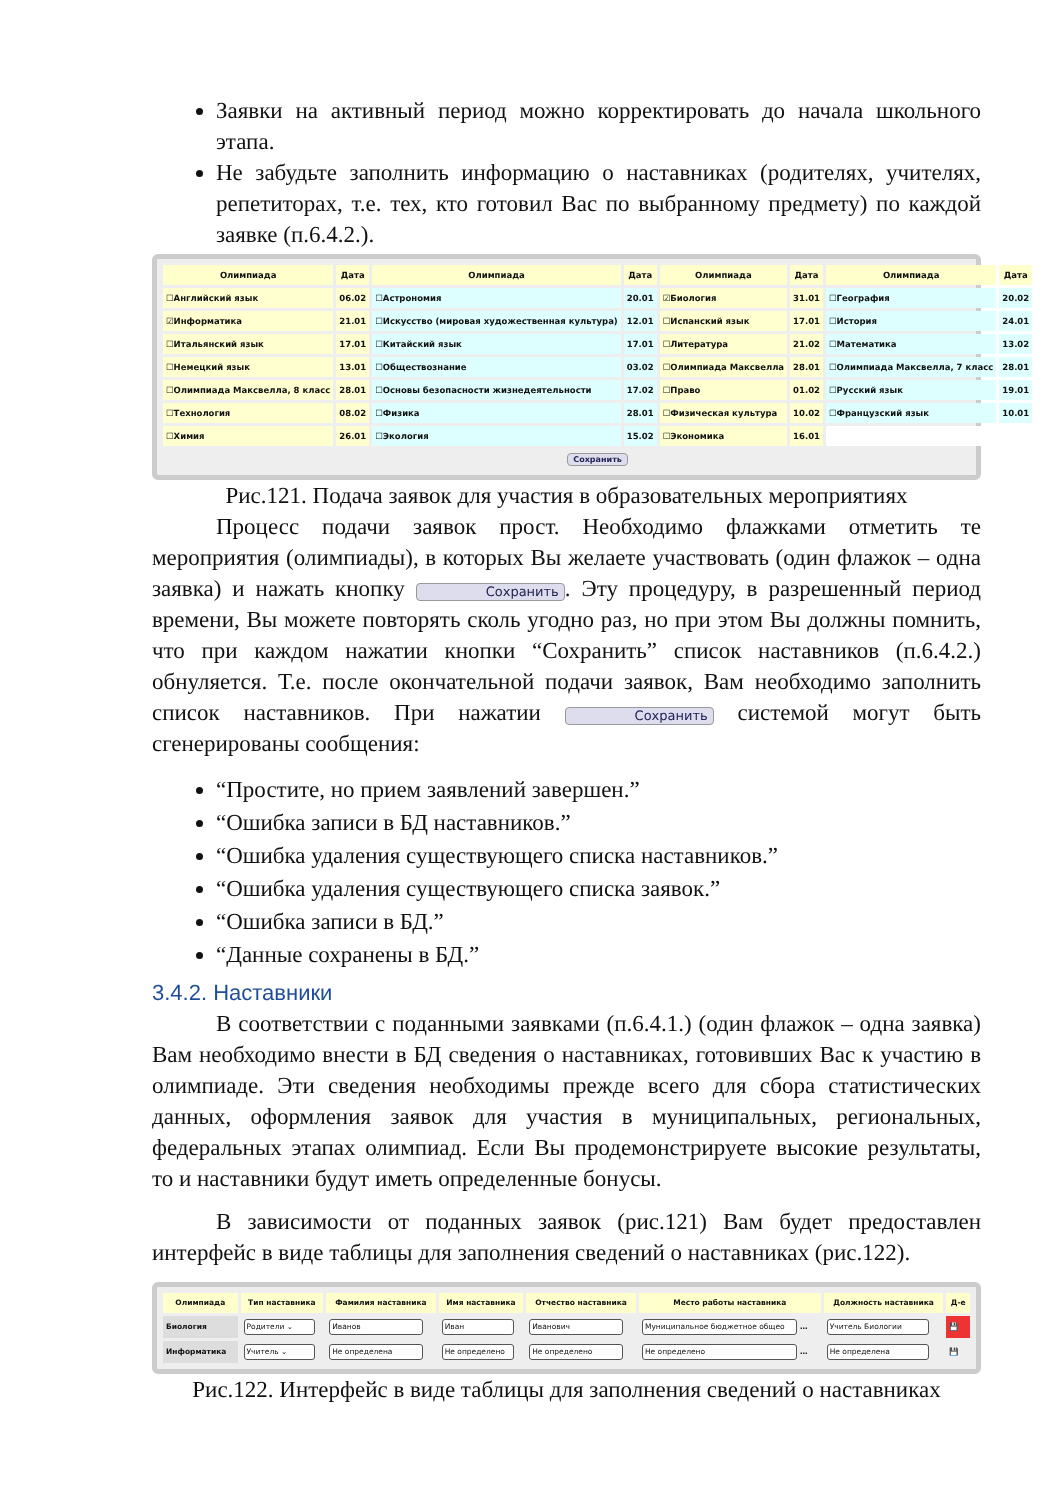Заявки на активный период можно корректировать до начала школьного этапа.
Не забудьте заполнить информацию о наставниках (родителях, учителях, репетиторах, т.е. тех, кто готовил Вас по выбранному предмету) по каждой заявке (п.6.4.2.).
| Олимпиада | Дата | Олимпиада | Дата | Олимпиада | Дата | Олимпиада | Дата |
| --- | --- | --- | --- | --- | --- | --- | --- |
| ☐Английский язык | 06.02 | ☐Астрономия | 20.01 | ☑Биология | 31.01 | ☐География | 20.02 |
| ☑Информатика | 21.01 | ☐Искусство (мировая художественная культура) | 12.01 | ☐Испанский язык | 17.01 | ☐История | 24.01 |
| ☐Итальянский язык | 17.01 | ☐Китайский язык | 17.01 | ☐Литература | 21.02 | ☐Математика | 13.02 |
| ☐Немецкий язык | 13.01 | ☐Обществознание | 03.02 | ☐Олимпиада Максвелла | 28.01 | ☐Олимпиада Максвелла, 7 класс | 28.01 |
| ☐Олимпиада Максвелла, 8 класс | 28.01 | ☐Основы безопасности жизнедеятельности | 17.02 | ☐Право | 01.02 | ☐Русский язык | 19.01 |
| ☐Технология | 08.02 | ☐Физика | 28.01 | ☐Физическая культура | 10.02 | ☐Французский язык | 10.01 |
| ☐Химия | 26.01 | ☐Экология | 15.02 | ☐Экономика | 16.01 | | |
| Сохранить | | | | | | | |
Рис.121. Подача заявок для участия в образовательных мероприятиях
Процесс подачи заявок прост. Необходимо флажками отметить те мероприятия (олимпиады), в которых Вы желаете участвовать (один флажок – одна заявка) и нажать кнопку Сохранить. Эту процедуру, в разрешенный период времени, Вы можете повторять сколь угодно раз, но при этом Вы должны помнить, что при каждом нажатии кнопки “Сохранить” список наставников (п.6.4.2.) обнуляется. Т.е. после окончательной подачи заявок, Вам необходимо заполнить список наставников. При нажатии Сохранить системой могут быть сгенерированы сообщения:
“Простите, но прием заявлений завершен.”
“Ошибка записи в БД наставников.”
“Ошибка удаления существующего списка наставников.”
“Ошибка удаления существующего списка заявок.”
“Ошибка записи в БД.”
“Данные сохранены в БД.”
3.4.2. Наставники
В соответствии с поданными заявками (п.6.4.1.) (один флажок – одна заявка) Вам необходимо внести в БД сведения о наставниках, готовивших Вас к участию в олимпиаде. Эти сведения необходимы прежде всего для сбора статистических данных, оформления заявок для участия в муниципальных, региональных, федеральных этапах олимпиад. Если Вы продемонстрируете высокие результаты, то и наставники будут иметь определенные бонусы.
В зависимости от поданных заявок (рис.121) Вам будет предоставлен интерфейс в виде таблицы для заполнения сведений о наставниках (рис.122).
| Олимпиада | Тип наставника | Фамилия наставника | Имя наставника | Отчество наставника | Место работы наставника | Должность наставника | Д-е |
| --- | --- | --- | --- | --- | --- | --- | --- |
| Биология | Родители ⌄ | Иванов | Иван | Иванович | Муниципальное бюджетное общео … | Учитель Биологии | 💾 |
| Информатика | Учитель ⌄ | Не определена | Не определено | Не определено | Не определено … | Не определена | 💾 |
Рис.122. Интерфейс в виде таблицы для заполнения сведений о наставниках